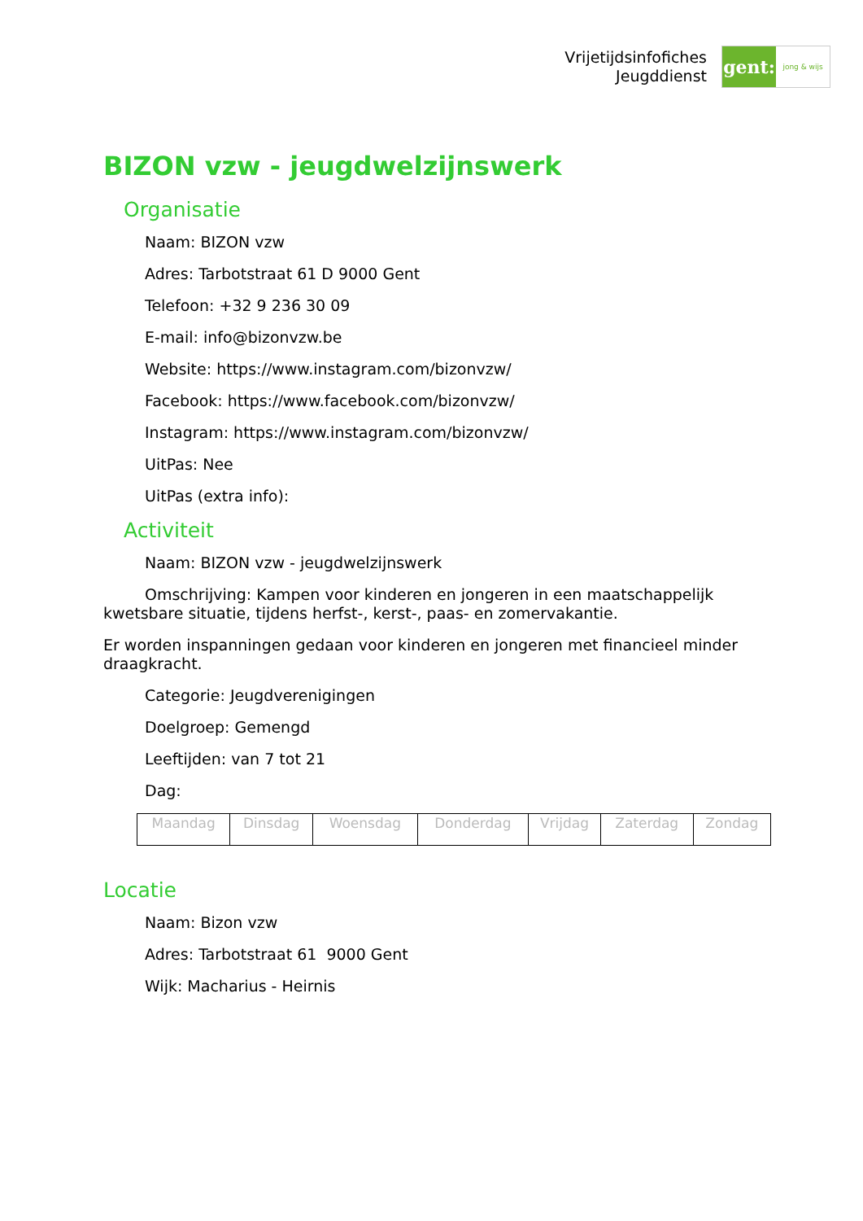Vrijetijdsinfofiches
Jeugddienst
gent:
jong & wijs
BIZON vzw - jeugdwelzijnswerk
Organisatie
Naam: BIZON vzw
Adres: Tarbotstraat 61 D 9000 Gent
Telefoon: +32 9 236 30 09
E-mail: info@bizonvzw.be
Website: https://www.instagram.com/bizonvzw/
Facebook: https://www.facebook.com/bizonvzw/
Instagram: https://www.instagram.com/bizonvzw/
UitPas: Nee
UitPas (extra info):
Activiteit
Naam: BIZON vzw - jeugdwelzijnswerk
Omschrijving: Kampen voor kinderen en jongeren in een maatschappelijk kwetsbare situatie, tijdens herfst-, kerst-, paas- en zomervakantie.
Er worden inspanningen gedaan voor kinderen en jongeren met financieel minder draagkracht.
Categorie: Jeugdverenigingen
Doelgroep: Gemengd
Leeftijden: van 7 tot 21
Dag:
| Maandag | Dinsdag | Woensdag | Donderdag | Vrijdag | Zaterdag | Zondag |
Locatie
Naam: Bizon vzw
Adres: Tarbotstraat 61 9000 Gent
Wijk: Macharius - Heirnis